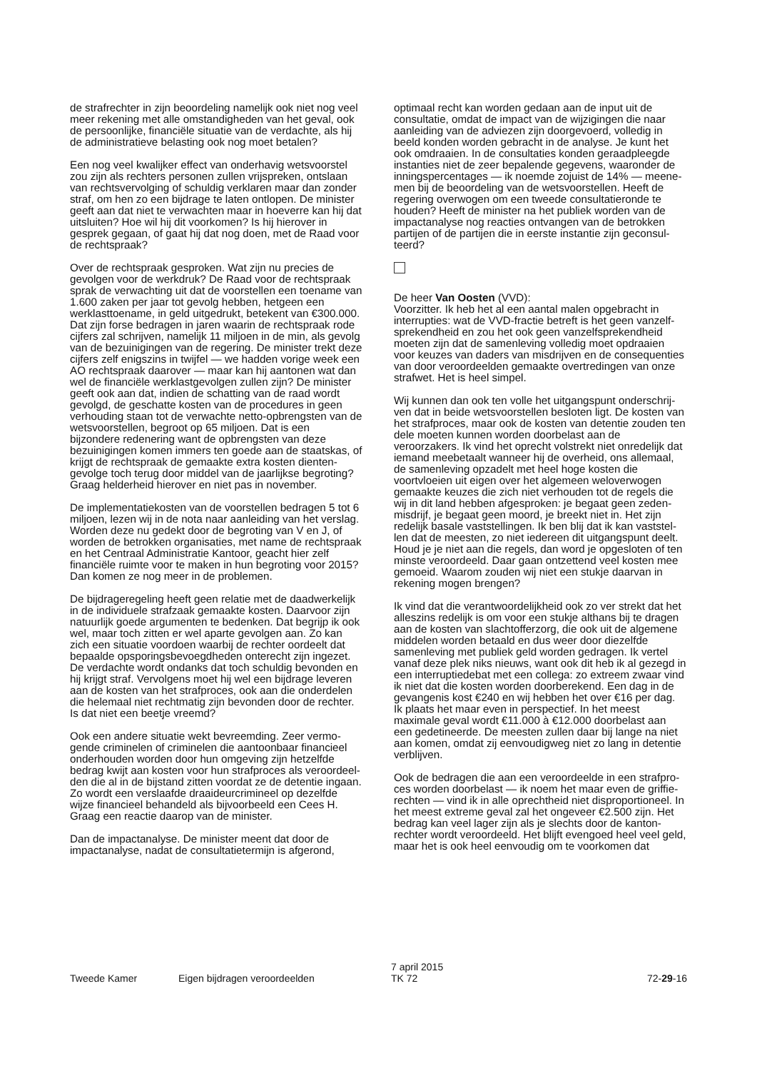de strafrechter in zijn beoordeling namelijk ook niet nog veel meer rekening met alle omstandigheden van het geval, ook de persoonlijke, financiële situatie van de verdachte, als hij de administratieve belasting ook nog moet betalen?
Een nog veel kwalijker effect van onderhavig wetsvoorstel zou zijn als rechters personen zullen vrijspreken, ontslaan van rechtsvervolging of schuldig verklaren maar dan zonder straf, om hen zo een bijdrage te laten ontlopen. De minister geeft aan dat niet te verwachten maar in hoeverre kan hij dat uitsluiten? Hoe wil hij dit voorkomen? Is hij hierover in gesprek gegaan, of gaat hij dat nog doen, met de Raad voor de rechtspraak?
Over de rechtspraak gesproken. Wat zijn nu precies de gevolgen voor de werkdruk? De Raad voor de rechtspraak sprak de verwachting uit dat de voorstellen een toename van 1.600 zaken per jaar tot gevolg hebben, hetgeen een werklasttoename, in geld uitgedrukt, betekent van €300.000. Dat zijn forse bedragen in jaren waarin de rechtspraak rode cijfers zal schrijven, namelijk 11 miljoen in de min, als gevolg van de bezuinigingen van de regering. De minister trekt deze cijfers zelf enigszins in twijfel — we hadden vorige week een AO rechtspraak daarover — maar kan hij aantonen wat dan wel de financiële werklastgevolgen zullen zijn? De minister geeft ook aan dat, indien de schatting van de raad wordt gevolgd, de geschatte kosten van de procedures in geen verhouding staan tot de verwachte netto-opbrengsten van de wetsvoorstellen, begroot op 65 miljoen. Dat is een bijzondere redenering want de opbrengsten van deze bezuinigingen komen immers ten goede aan de staatskas, of krijgt de rechtspraak de gemaakte extra kosten dienten­gevolge toch terug door middel van de jaarlijkse begroting? Graag helderheid hierover en niet pas in november.
De implementatiekosten van de voorstellen bedragen 5 tot 6 miljoen, lezen wij in de nota naar aanleiding van het ver­slag. Worden deze nu gedekt door de begroting van V en J, of worden de betrokken organisaties, met name de rechtspraak en het Centraal Administratie Kantoor, geacht hier zelf financiële ruimte voor te maken in hun begroting voor 2015? Dan komen ze nog meer in de problemen.
De bijdrageregeling heeft geen relatie met de daadwerkelijk in de individuele strafzaak gemaakte kosten. Daarvoor zijn natuurlijk goede argumenten te bedenken. Dat begrijp ik ook wel, maar toch zitten er wel aparte gevolgen aan. Zo kan zich een situatie voordoen waarbij de rechter oordeelt dat bepaalde opsporingsbevoegdheden onterecht zijn ingezet. De verdachte wordt ondanks dat toch schuldig bevonden en hij krijgt straf. Vervolgens moet hij wel een bijdrage leveren aan de kosten van het strafproces, ook aan die onderdelen die helemaal niet rechtmatig zijn bevonden door de rechter. Is dat niet een beetje vreemd?
Ook een andere situatie wekt bevreemding. Zeer vermo­gende criminelen of criminelen die aantoonbaar financieel onderhouden worden door hun omgeving zijn hetzelfde bedrag kwijt aan kosten voor hun strafproces als veroordeel­den die al in de bijstand zitten voordat ze de detentie ingaan. Zo wordt een verslaafde draaideurcrimineel op dezelfde wijze financieel behandeld als bijvoorbeeld een Cees H. Graag een reactie daarop van de minister.
Dan de impactanalyse. De minister meent dat door de impactanalyse, nadat de consultatietermijn is afgerond,
optimaal recht kan worden gedaan aan de input uit de consultatie, omdat de impact van de wijzigingen die naar aanleiding van de adviezen zijn doorgevoerd, volledig in beeld konden worden gebracht in de analyse. Je kunt het ook omdraaien. In de consultaties konden geraadpleegde instanties niet de zeer bepalende gegevens, waaronder de inningspercentages — ik noemde zojuist de 14% — meene­men bij de beoordeling van de wetsvoorstellen. Heeft de regering overwogen om een tweede consultatieronde te houden? Heeft de minister na het publiek worden van de impactanalyse nog reacties ontvangen van de betrokken partijen of de partijen die in eerste instantie zijn geconsul­teerd?
De heer Van Oosten (VVD):
Voorzitter. Ik heb het al een aantal malen opgebracht in interrupties: wat de VVD-fractie betreft is het geen vanzelf­sprekendheid en zou het ook geen vanzelfsprekendheid moeten zijn dat de samenleving volledig moet opdraaien voor keuzes van daders van misdrijven en de consequenties van door veroordeelden gemaakte overtredingen van onze strafwet. Het is heel simpel.
Wij kunnen dan ook ten volle het uitgangspunt onderschrij­ven dat in beide wetsvoorstellen besloten ligt. De kosten van het strafproces, maar ook de kosten van detentie zou­den ten dele moeten kunnen worden doorbelast aan de veroorzakers. Ik vind het oprecht volstrekt niet onredelijk dat iemand meebetaalt wanneer hij de overheid, ons alle­maal, de samenleving opzadelt met heel hoge kosten die voortvloeien uit eigen over het algemeen weloverwogen gemaakte keuzes die zich niet verhouden tot de regels die wij in dit land hebben afgesproken: je begaat geen zeden­misdrijf, je begaat geen moord, je breekt niet in. Het zijn redelijk basale vaststellingen. Ik ben blij dat ik kan vaststel­len dat de meesten, zo niet iedereen dit uitgangspunt deelt. Houd je je niet aan die regels, dan word je opgesloten of ten minste veroordeeld. Daar gaan ontzettend veel kosten mee gemoeid. Waarom zouden wij niet een stukje daarvan in rekening mogen brengen?
Ik vind dat die verantwoordelijkheid ook zo ver strekt dat het alleszins redelijk is om voor een stukje althans bij te dragen aan de kosten van slachtofferzorg, die ook uit de algemene middelen worden betaald en dus weer door die­zelfde samenleving met publiek geld worden gedragen. Ik vertel vanaf deze plek niks nieuws, want ook dit heb ik al gezegd in een interruptiedebat met een collega: zo extreem zwaar vind ik niet dat die kosten worden doorberekend. Een dag in de gevangenis kost €240 en wij hebben het over €16 per dag. Ik plaats het maar even in perspectief. In het meest maximale geval wordt €11.000 à €12.000 doorbelast aan een gedetineerde. De meesten zullen daar bij lange na niet aan komen, omdat zij eenvoudigweg niet zo lang in detentie verblijven.
Ook de bedragen die aan een veroordeelde in een strafpro­ces worden doorbelast — ik noem het maar even de griffie­rechten — vind ik in alle oprechtheid niet disproportioneel. In het meest extreme geval zal het ongeveer €2.500 zijn. Het bedrag kan veel lager zijn als je slechts door de kanton­rechter wordt veroordeeld. Het blijft evengoed heel veel geld, maar het is ook heel eenvoudig om te voorkomen dat
Tweede Kamer Eigen bijdragen veroordeelden
7 april 2015
TK 72
72-29-16